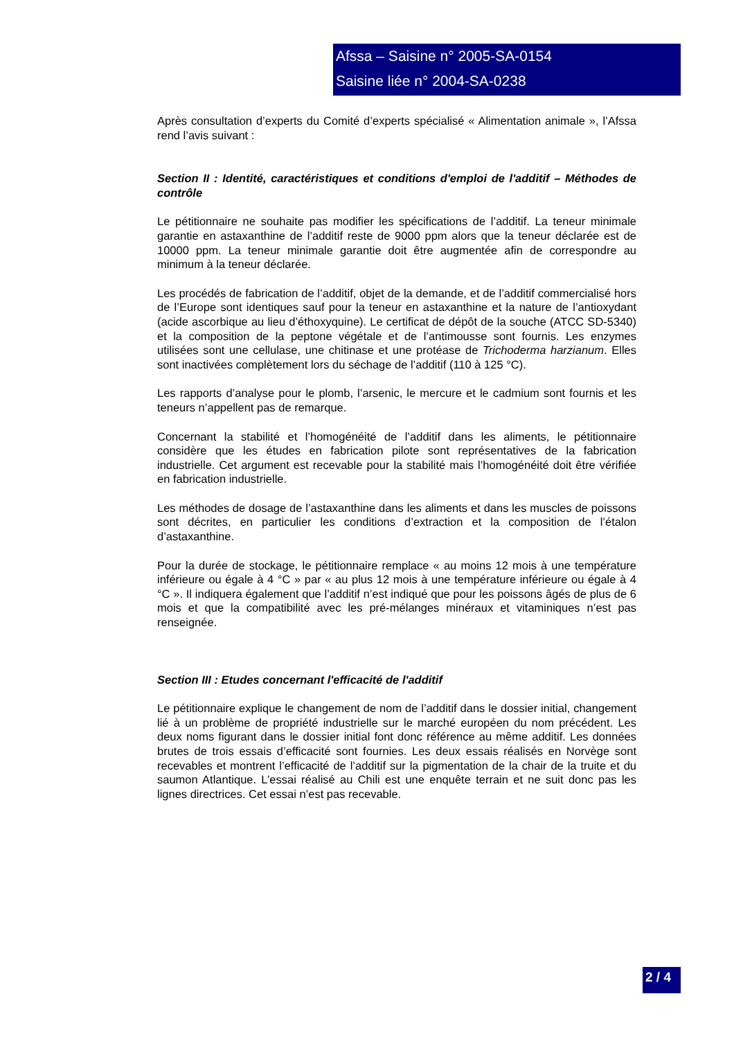Afssa – Saisine n° 2005-SA-0154
Saisine liée n° 2004-SA-0238
Après consultation d’experts du Comité d’experts spécialisé « Alimentation animale », l’Afssa rend l’avis suivant :
Section II : Identité, caractéristiques et conditions d'emploi de l'additif – Méthodes de contrôle
Le pétitionnaire ne souhaite pas modifier les spécifications de l’additif. La teneur minimale garantie en astaxanthine de l’additif reste de 9000 ppm alors que la teneur déclarée est de 10000 ppm. La teneur minimale garantie doit être augmentée afin de correspondre au minimum à la teneur déclarée.
Les procédés de fabrication de l’additif, objet de la demande, et de l’additif commercialisé hors de l’Europe sont identiques sauf pour la teneur en astaxanthine et la nature de l’antioxydant (acide ascorbique au lieu d’éthoxyquine). Le certificat de dépôt de la souche (ATCC SD-5340) et la composition de la peptone végétale et de l’antimousse sont fournis. Les enzymes utilisées sont une cellulase, une chitinase et une protéase de Trichoderma harzianum. Elles sont inactivées complètement lors du séchage de l’additif (110 à 125 °C).
Les rapports d’analyse pour le plomb, l’arsenic, le mercure et le cadmium sont fournis et les teneurs n’appellent pas de remarque.
Concernant la stabilité et l’homogénéité de l’additif dans les aliments, le pétitionnaire considère que les études en fabrication pilote sont représentatives de la fabrication industrielle. Cet argument est recevable pour la stabilité mais l’homogénéité doit être vérifiée en fabrication industrielle.
Les méthodes de dosage de l’astaxanthine dans les aliments et dans les muscles de poissons sont décrites, en particulier les conditions d’extraction et la composition de l’étalon d’astaxanthine.
Pour la durée de stockage, le pétitionnaire remplace « au moins 12 mois à une température inférieure ou égale à 4 °C » par « au plus 12 mois à une température inférieure ou égale à 4 °C ». Il indiquera également que l’additif n’est indiqué que pour les poissons âgés de plus de 6 mois et que la compatibilité avec les pré-mélanges minéraux et vitaminiques n’est pas renseignée.
Section III : Etudes concernant l'efficacité de l'additif
Le pétitionnaire explique le changement de nom de l’additif dans le dossier initial, changement lié à un problème de propriété industrielle sur le marché européen du nom précédent. Les deux noms figurant dans le dossier initial font donc référence au même additif. Les données brutes de trois essais d’efficacité sont fournies. Les deux essais réalisés en Norvège sont recevables et montrent l’efficacité de l’additif sur la pigmentation de la chair de la truite et du saumon Atlantique. L’essai réalisé au Chili est une enquête terrain et ne suit donc pas les lignes directrices. Cet essai n’est pas recevable.
2 / 4